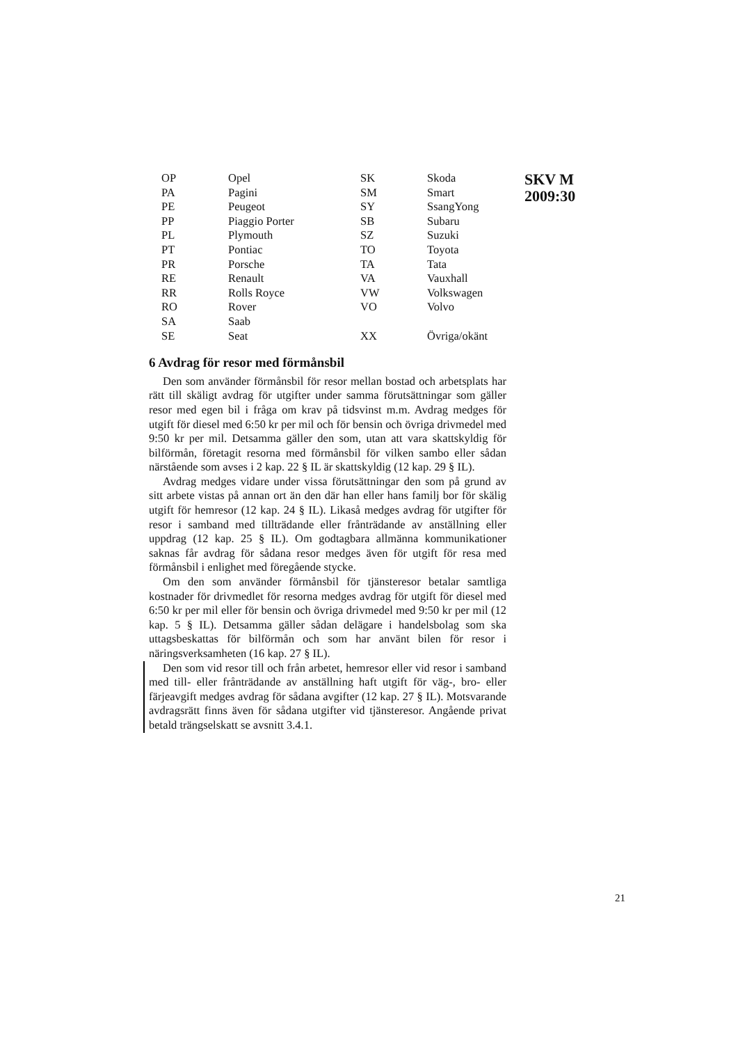| OP | Opel | SK | Skoda |
| PA | Pagini | SM | Smart |
| PE | Peugeot | SY | SsangYong |
| PP | Piaggio Porter | SB | Subaru |
| PL | Plymouth | SZ | Suzuki |
| PT | Pontiac | TO | Toyota |
| PR | Porsche | TA | Tata |
| RE | Renault | VA | Vauxhall |
| RR | Rolls Royce | VW | Volkswagen |
| RO | Rover | VO | Volvo |
| SA | Saab | | |
| SE | Seat | XX | Övriga/okänt |
6 Avdrag för resor med förmånsbil
Den som använder förmånsbil för resor mellan bostad och arbets­plats har rätt till skäligt avdrag för utgifter under samma förutsätt­ningar som gäller resor med egen bil i fråga om krav på tidsvinst m.m. Avdrag medges för utgift för diesel med 6:50 kr per mil och för bensin och övriga drivmedel med 9:50 kr per mil. Detsamma gäller den som, utan att vara skattskyldig för bilförmån, företagit resorna med för­månsbil för vilken sambo eller sådan närstående som avses i 2 kap. 22 § IL är skattskyldig (12 kap. 29 § IL).
Avdrag medges vidare under vissa förutsättningar den som på grund av sitt arbete vistas på annan ort än den där han eller hans familj bor för skälig utgift för hemresor (12 kap. 24 § IL). Likaså medges avdrag för utgifter för resor i samband med tillträdande eller frånträ­dande av anställning eller uppdrag (12 kap. 25 § IL). Om godtagbara allmänna kommunikationer saknas får avdrag för sådana resor medges även för utgift för resa med förmånsbil i enlighet med föregående stycke.
Om den som använder förmånsbil för tjänsteresor betalar samtliga kostnader för drivmedlet för resorna medges avdrag för utgift för diesel med 6:50 kr per mil eller för bensin och övriga drivmedel med 9:50 kr per mil (12 kap. 5 § IL). Detsamma gäller sådan delägare i handelsbolag som ska uttagsbeskattas för bilförmån och som har använt bilen för resor i näringsverksamheten (16 kap. 27 § IL).
Den som vid resor till och från arbetet, hemresor eller vid resor i samband med till- eller frånträdande av anställning haft utgift för väg-, bro- eller färjeavgift medges avdrag för sådana avgifter (12 kap. 27 § IL). Motsvarande avdragsrätt finns även för sådana utgifter vid tjänsteresor. Angående privat betald trängselskatt se avsnitt 3.4.1.
SKV M
2009:30
21